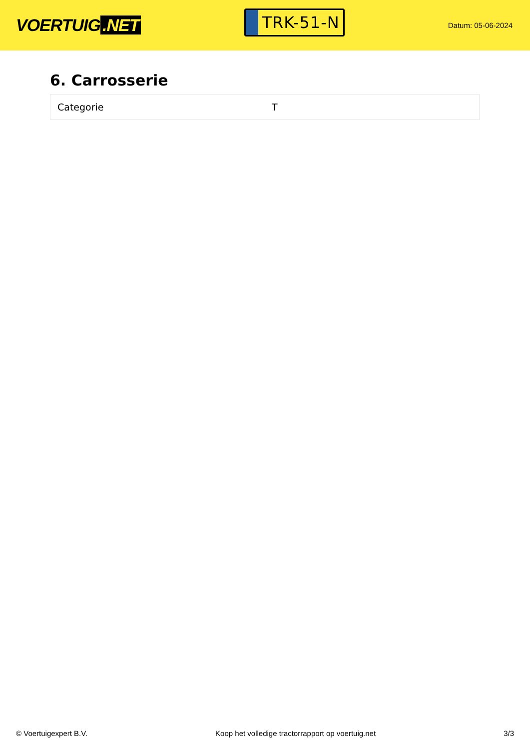VOERTUIG.NET
TRK-51-N
Datum: 05-06-2024
6. Carrosserie
| Categorie | T |
© Voertuigexpert B.V. Koop het volledige tractorrapport op voertuig.net 3/3